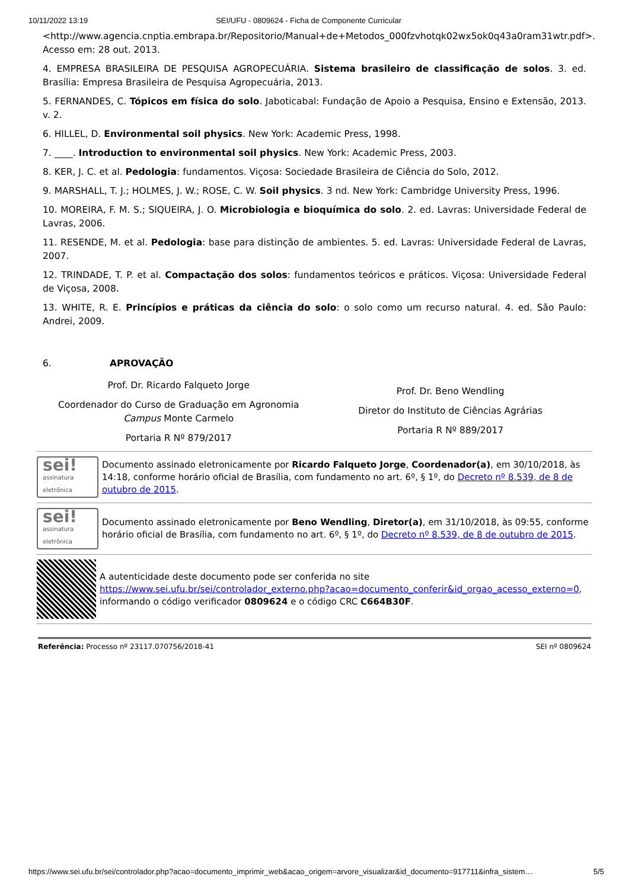10/11/2022 13:19 SEI/UFU - 0809624 - Ficha de Componente Curricular
<http://www.agencia.cnptia.embrapa.br/Repositorio/Manual+de+Metodos_000fzvhotqk02wx5ok0q43a0ram31wtr.pdf>. Acesso em: 28 out. 2013.
4. EMPRESA BRASILEIRA DE PESQUISA AGROPECUÁRIA. Sistema brasileiro de classificação de solos. 3. ed. Brasília: Empresa Brasileira de Pesquisa Agropecuária, 2013.
5. FERNANDES, C. Tópicos em física do solo. Jaboticabal: Fundação de Apoio a Pesquisa, Ensino e Extensão, 2013. v. 2.
6. HILLEL, D. Environmental soil physics. New York: Academic Press, 1998.
7. ____. Introduction to environmental soil physics. New York: Academic Press, 2003.
8. KER, J. C. et al. Pedologia: fundamentos. Viçosa: Sociedade Brasileira de Ciência do Solo, 2012.
9. MARSHALL, T. J.; HOLMES, J. W.; ROSE, C. W. Soil physics. 3 nd. New York: Cambridge University Press, 1996.
10. MOREIRA, F. M. S.; SIQUEIRA, J. O. Microbiologia e bioquímica do solo. 2. ed. Lavras: Universidade Federal de Lavras, 2006.
11. RESENDE, M. et al. Pedologia: base para distinção de ambientes. 5. ed. Lavras: Universidade Federal de Lavras, 2007.
12. TRINDADE, T. P. et al. Compactação dos solos: fundamentos teóricos e práticos. Viçosa: Universidade Federal de Viçosa, 2008.
13. WHITE, R. E. Princípios e práticas da ciência do solo: o solo como um recurso natural. 4. ed. São Paulo: Andrei, 2009.
6. APROVAÇÃO
Prof. Dr. Ricardo Falqueto Jorge
Coordenador do Curso de Graduação em Agronomia Campus Monte Carmelo
Portaria R Nº 879/2017
Prof. Dr. Beno Wendling
Diretor do Instituto de Ciências Agrárias
Portaria R Nº 889/2017
sei!
assinatura
eletrônica
Documento assinado eletronicamente por Ricardo Falqueto Jorge, Coordenador(a), em 30/10/2018, às 14:18, conforme horário oficial de Brasília, com fundamento no art. 6º, § 1º, do Decreto nº 8.539, de 8 de outubro de 2015.
sei!
assinatura
eletrônica
Documento assinado eletronicamente por Beno Wendling, Diretor(a), em 31/10/2018, às 09:55, conforme horário oficial de Brasília, com fundamento no art. 6º, § 1º, do Decreto nº 8.539, de 8 de outubro de 2015.
A autenticidade deste documento pode ser conferida no site https://www.sei.ufu.br/sei/controlador_externo.php?acao=documento_conferir&id_orgao_acesso_externo=0, informando o código verificador 0809624 e o código CRC C664B30F.
Referência: Processo nº 23117.070756/2018-41 SEI nº 0809624
https://www.sei.ufu.br/sei/controlador.php?acao=documento_imprimir_web&acao_origem=arvore_visualizar&id_documento=917711&infra_sistem… 5/5